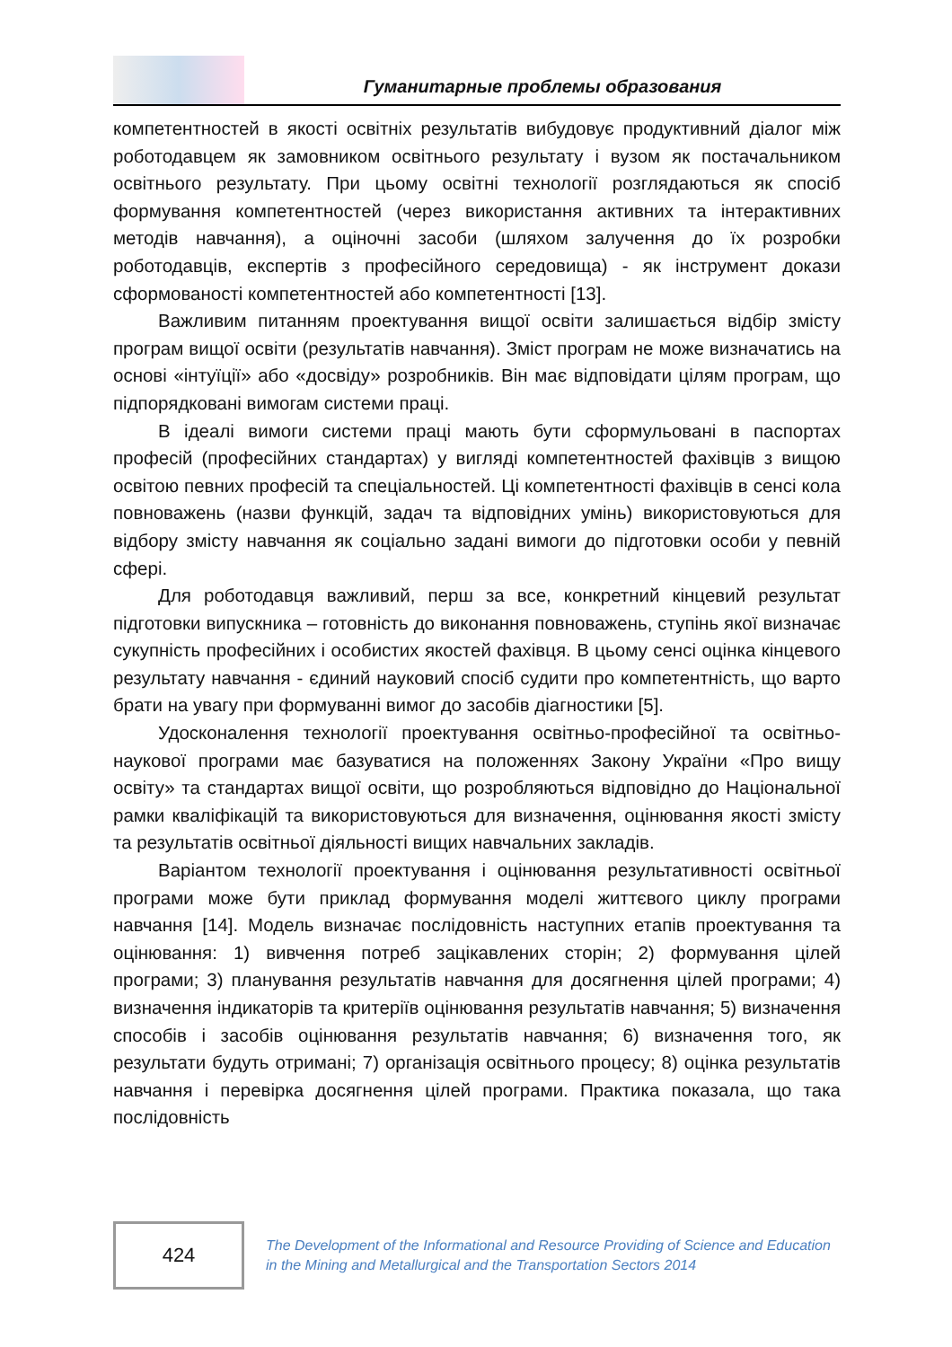Гуманитарные проблемы образования
компетентностей в якості освітніх результатів вибудовує продуктивний діалог між роботодавцем як замовником освітнього результату і вузом як постачальником освітнього результату. При цьому освітні технології розглядаються як спосіб формування компетентностей (через використання активних та інтерактивних методів навчання), а оціночні засоби (шляхом залучення до їх розробки роботодавців, експертів з професійного середовища) - як інструмент докази сформованості компетентностей або компетентності [13].
Важливим питанням проектування вищої освіти залишається відбір змісту програм вищої освіти (результатів навчання). Зміст програм не може визначатись на основі «інтуїції» або «досвіду» розробників. Він має відповідати цілям програм, що підпорядковані вимогам системи праці.
В ідеалі вимоги системи праці мають бути сформульовані в паспортах професій (професійних стандартах) у вигляді компетентностей фахівців з вищою освітою певних професій та спеціальностей. Ці компетентності фахівців в сенсі кола повноважень (назви функцій, задач та відповідних умінь) використовуються для відбору змісту навчання як соціально задані вимоги до підготовки особи у певній сфері.
Для роботодавця важливий, перш за все, конкретний кінцевий результат підготовки випускника – готовність до виконання повноважень, ступінь якої визначає сукупність професійних і особистих якостей фахівця. В цьому сенсі оцінка кінцевого результату навчання - єдиний науковий спосіб судити про компетентність, що варто брати на увагу при формуванні вимог до засобів діагностики [5].
Удосконалення технології проектування освітньо-професійної та освітньо-наукової програми має базуватися на положеннях Закону України «Про вищу освіту» та стандартах вищої освіти, що розробляються відповідно до Національної рамки кваліфікацій та використовуються для визначення, оцінювання якості змісту та результатів освітньої діяльності вищих навчальних закладів.
Варіантом технології проектування і оцінювання результативності освітньої програми може бути приклад формування моделі життєвого циклу програми навчання [14]. Модель визначає послідовність наступних етапів проектування та оцінювання: 1) вивчення потреб зацікавлених сторін; 2) формування цілей програми; 3) планування результатів навчання для досягнення цілей програми; 4) визначення індикаторів та критеріїв оцінювання результатів навчання; 5) визначення способів і засобів оцінювання результатів навчання; 6) визначення того, як результати будуть отримані; 7) організація освітнього процесу; 8) оцінка результатів навчання і перевірка досягнення цілей програми. Практика показала, що така послідовність
424
The Development of the Informational and Resource Providing of Science and Education
in the Mining and Metallurgical and the Transportation Sectors 2014